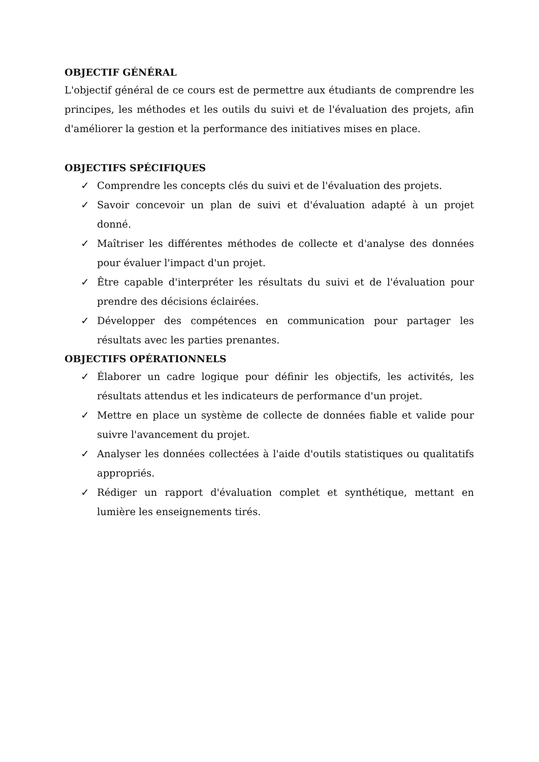OBJECTIF GÉNÉRAL
L'objectif général de ce cours est de permettre aux étudiants de comprendre les principes, les méthodes et les outils du suivi et de l'évaluation des projets, afin d'améliorer la gestion et la performance des initiatives mises en place.
OBJECTIFS SPÉCIFIQUES
✓ Comprendre les concepts clés du suivi et de l'évaluation des projets.
✓ Savoir concevoir un plan de suivi et d'évaluation adapté à un projet donné.
✓ Maîtriser les différentes méthodes de collecte et d'analyse des données pour évaluer l'impact d'un projet.
✓ Être capable d'interpréter les résultats du suivi et de l'évaluation pour prendre des décisions éclairées.
✓ Développer des compétences en communication pour partager les résultats avec les parties prenantes.
OBJECTIFS OPÉRATIONNELS
✓ Élaborer un cadre logique pour définir les objectifs, les activités, les résultats attendus et les indicateurs de performance d'un projet.
✓ Mettre en place un système de collecte de données fiable et valide pour suivre l'avancement du projet.
✓ Analyser les données collectées à l'aide d'outils statistiques ou qualitatifs appropriés.
✓ Rédiger un rapport d'évaluation complet et synthétique, mettant en lumière les enseignements tirés.